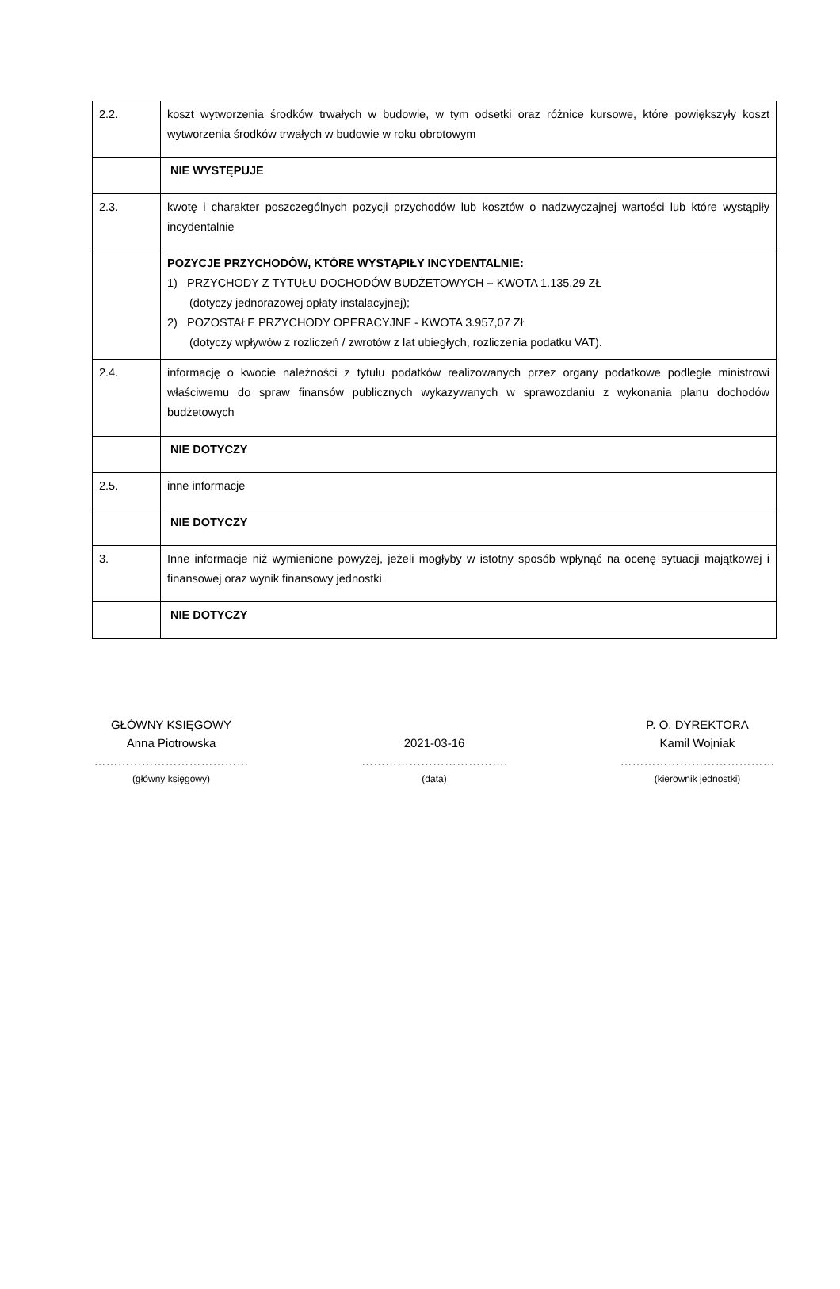| 2.2. | koszt wytworzenia środków trwałych w budowie, w tym odsetki oraz różnice kursowe, które powiększyły koszt wytworzenia środków trwałych w budowie w roku obrotowym |
| | NIE WYSTĘPUJE |
| 2.3. | kwotę i charakter poszczególnych pozycji przychodów lub kosztów o nadzwyczajnej wartości lub które wystąpiły incydentalnie |
| | POZYCJE PRZYCHODÓW, KTÓRE WYSTĄPIŁY INCYDENTALNIE: 1) PRZYCHODY Z TYTUŁU DOCHODÓW BUDŻETOWYCH – KWOTA 1.135,29 ZŁ (dotyczy jednorazowej opłaty instalacyjnej); 2) POZOSTAŁE PRZYCHODY OPERACYJNE - KWOTA 3.957,07 ZŁ (dotyczy wpływów z rozliczeń / zwrotów z lat ubiegłych, rozliczenia podatku VAT). |
| 2.4. | informację o kwocie należności z tytułu podatków realizowanych przez organy podatkowe podległe ministrowi właściwemu do spraw finansów publicznych wykazywanych w sprawozdaniu z wykonania planu dochodów budżetowych |
| | NIE DOTYCZY |
| 2.5. | inne informacje |
| | NIE DOTYCZY |
| 3. | Inne informacje niż wymienione powyżej, jeżeli mogłyby w istotny sposób wpłynąć na ocenę sytuacji majątkowej i finansowej oraz wynik finansowy jednostki |
| | NIE DOTYCZY |
GŁÓWNY KSIĘGOWY
Anna Piotrowska
…………………………………
(główny księgowy)
2021-03-16
……………………………….
(data)
P. O. DYREKTORA
Kamil Wojniak
…………………………………
(kierownik jednostki)